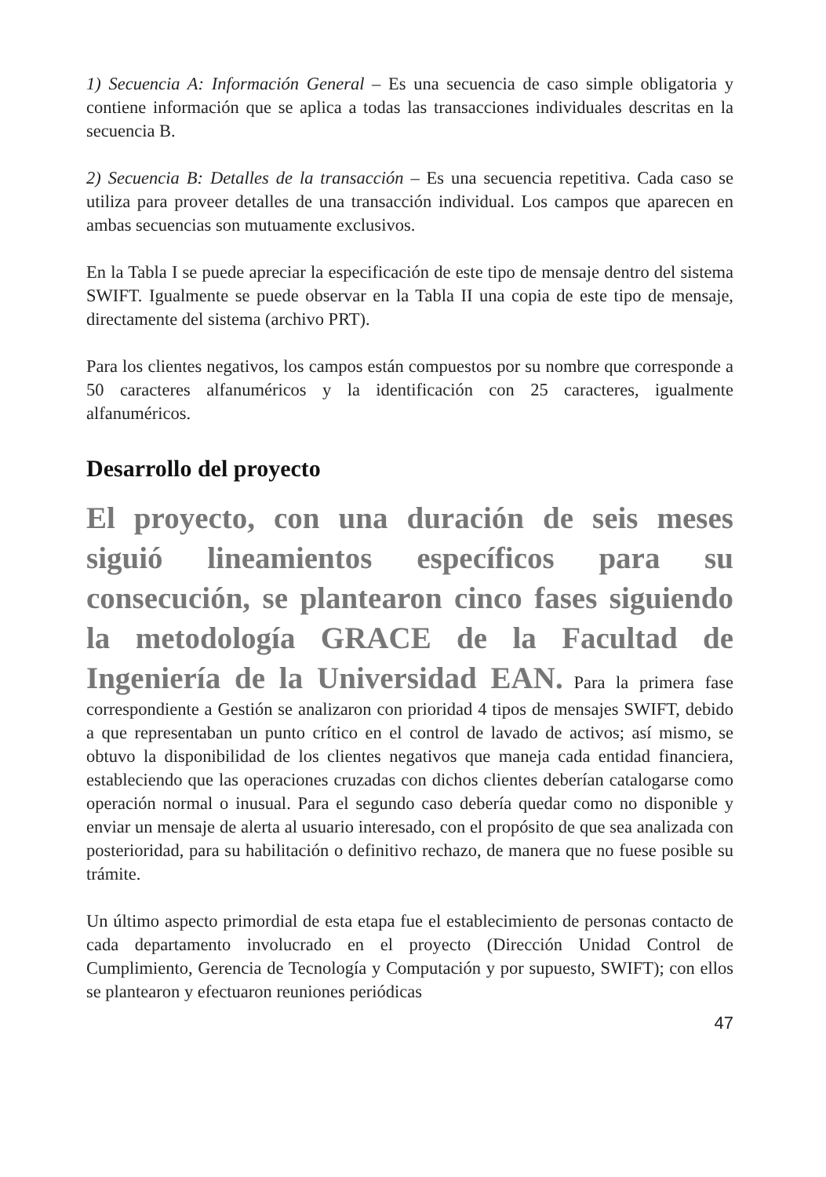1) Secuencia A: Información General – Es una secuencia de caso simple obligatoria y contiene información que se aplica a todas las transacciones individuales descritas en la secuencia B.
2) Secuencia B: Detalles de la transacción – Es una secuencia repetitiva. Cada caso se utiliza para proveer detalles de una transacción individual. Los campos que aparecen en ambas secuencias son mutuamente exclusivos.
En la Tabla I se puede apreciar la especificación de este tipo de mensaje dentro del sistema SWIFT. Igualmente se puede observar en la Tabla II una copia de este tipo de mensaje, directamente del sistema (archivo PRT).
Para los clientes negativos, los campos están compuestos por su nombre que corresponde a 50 caracteres alfanuméricos y la identificación con 25 caracteres, igualmente alfanuméricos.
Desarrollo del proyecto
El proyecto, con una duración de seis meses siguió lineamientos específicos para su consecución, se plantearon cinco fases siguiendo la metodología GRACE de la Facultad de Ingeniería de la Universidad EAN. Para la primera fase correspondiente a Gestión se analizaron con prioridad 4 tipos de mensajes SWIFT, debido a que representaban un punto crítico en el control de lavado de activos; así mismo, se obtuvo la disponibilidad de los clientes negativos que maneja cada entidad financiera, estableciendo que las operaciones cruzadas con dichos clientes deberían catalogarse como operación normal o inusual. Para el segundo caso debería quedar como no disponible y enviar un mensaje de alerta al usuario interesado, con el propósito de que sea analizada con posterioridad, para su habilitación o definitivo rechazo, de manera que no fuese posible su trámite.
Un último aspecto primordial de esta etapa fue el establecimiento de personas contacto de cada departamento involucrado en el proyecto (Dirección Unidad Control de Cumplimiento, Gerencia de Tecnología y Computación y por supuesto, SWIFT); con ellos se plantearon y efectuaron reuniones periódicas
47